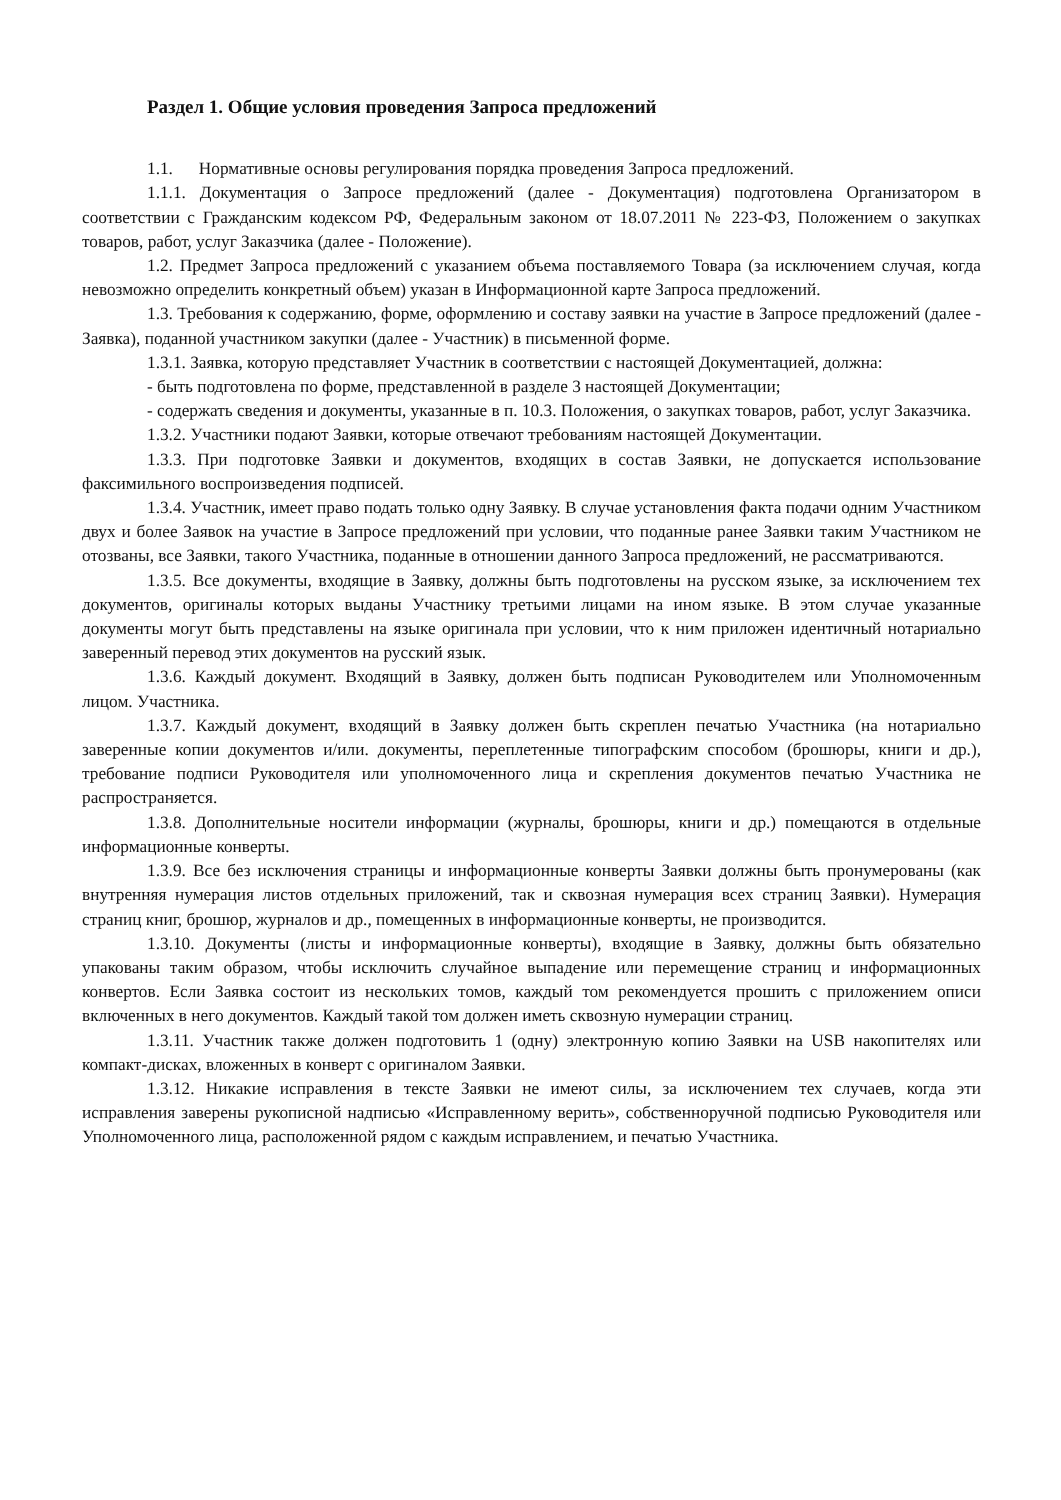Раздел 1. Общие условия проведения Запроса предложений
1.1. Нормативные основы регулирования порядка проведения Запроса предложений.
1.1.1. Документация о Запросе предложений (далее - Документация) подготовлена Организатором в соответствии с Гражданским кодексом РФ, Федеральным законом от 18.07.2011 № 223-ФЗ, Положением о закупках товаров, работ, услуг Заказчика (далее - Положение).
1.2. Предмет Запроса предложений с указанием объема поставляемого Товара (за исключением случая, когда невозможно определить конкретный объем) указан в Информационной карте Запроса предложений.
1.3. Требования к содержанию, форме, оформлению и составу заявки на участие в Запросе предложений (далее - Заявка), поданной участником закупки (далее - Участник) в письменной форме.
1.3.1. Заявка, которую представляет Участник в соответствии с настоящей Документацией, должна:
- быть подготовлена по форме, представленной в разделе 3 настоящей Документации;
- содержать сведения и документы, указанные в п. 10.3. Положения, о закупках товаров, работ, услуг Заказчика.
1.3.2. Участники подают Заявки, которые отвечают требованиям настоящей Документации.
1.3.3. При подготовке Заявки и документов, входящих в состав Заявки, не допускается использование факсимильного воспроизведения подписей.
1.3.4. Участник, имеет право подать только одну Заявку. В случае установления факта подачи одним Участником двух и более Заявок на участие в Запросе предложений при условии, что поданные ранее Заявки таким Участником не отозваны, все Заявки, такого Участника, поданные в отношении данного Запроса предложений, не рассматриваются.
1.3.5. Все документы, входящие в Заявку, должны быть подготовлены на русском языке, за исключением тех документов, оригиналы которых выданы Участнику третьими лицами на ином языке. В этом случае указанные документы могут быть представлены на языке оригинала при условии, что к ним приложен идентичный нотариально заверенный перевод этих документов на русский язык.
1.3.6. Каждый документ. Входящий в Заявку, должен быть подписан Руководителем или Уполномоченным лицом. Участника.
1.3.7. Каждый документ, входящий в Заявку должен быть скреплен печатью Участника (на нотариально заверенные копии документов и/или. документы, переплетенные типографским способом (брошюры, книги и др.), требование подписи Руководителя или уполномоченного лица и скрепления документов печатью Участника не распространяется.
1.3.8. Дополнительные носители информации (журналы, брошюры, книги и др.) помещаются в отдельные информационные конверты.
1.3.9. Все без исключения страницы и информационные конверты Заявки должны быть пронумерованы (как внутренняя нумерация листов отдельных приложений, так и сквозная нумерация всех страниц Заявки). Нумерация страниц книг, брошюр, журналов и др., помещенных в информационные конверты, не производится.
1.3.10. Документы (листы и информационные конверты), входящие в Заявку, должны быть обязательно упакованы таким образом, чтобы исключить случайное выпадение или перемещение страниц и информационных конвертов. Если Заявка состоит из нескольких томов, каждый том рекомендуется прошить с приложением описи включенных в него документов. Каждый такой том должен иметь сквозную нумерации страниц.
1.3.11. Участник также должен подготовить 1 (одну) электронную копию Заявки на USB накопителях или компакт-дисках, вложенных в конверт с оригиналом Заявки.
1.3.12. Никакие исправления в тексте Заявки не имеют силы, за исключением тех случаев, когда эти исправления заверены рукописной надписью «Исправленному верить», собственноручной подписью Руководителя или Уполномоченного лица, расположенной рядом с каждым исправлением, и печатью Участника.